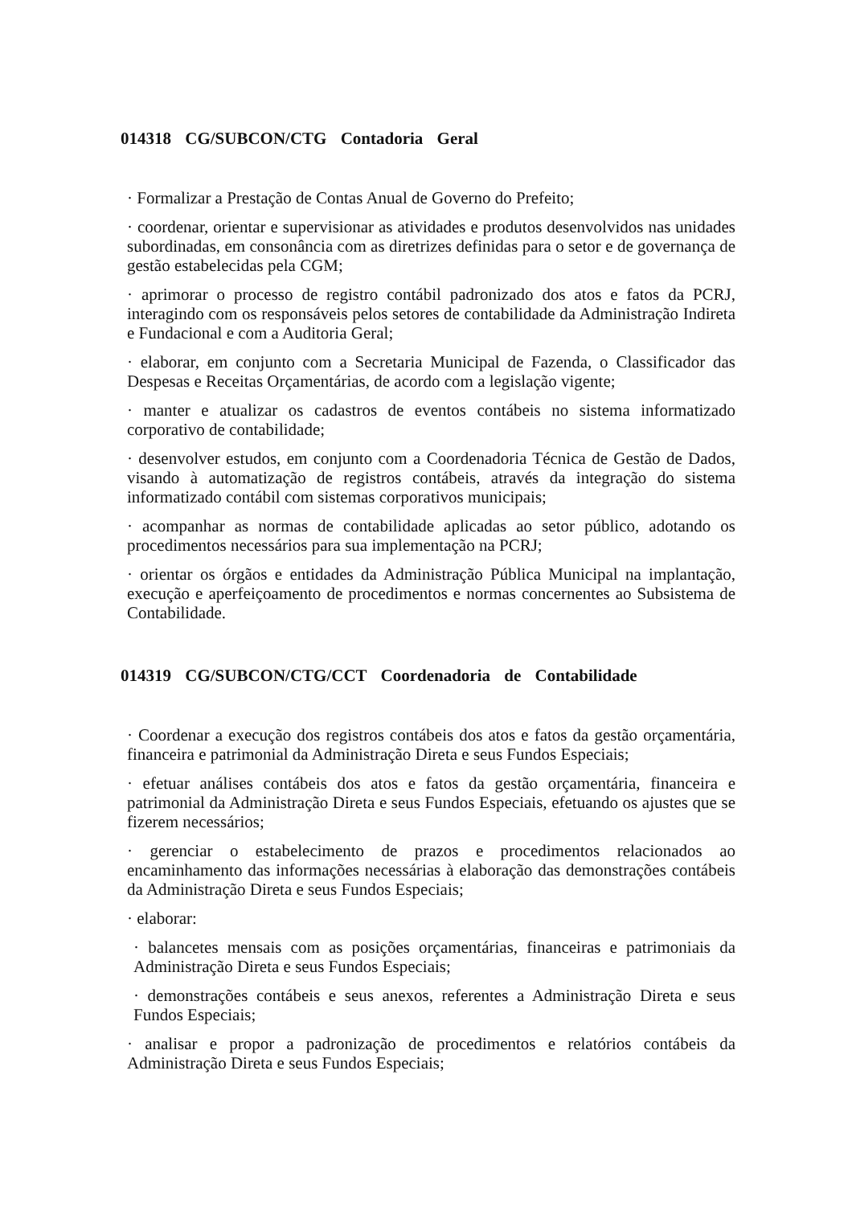014318 CG/SUBCON/CTG Contadoria Geral
· Formalizar a Prestação de Contas Anual de Governo do Prefeito;
· coordenar, orientar e supervisionar as atividades e produtos desenvolvidos nas unidades subordinadas, em consonância com as diretrizes definidas para o setor e de governança de gestão estabelecidas pela CGM;
· aprimorar o processo de registro contábil padronizado dos atos e fatos da PCRJ, interagindo com os responsáveis pelos setores de contabilidade da Administração Indireta e Fundacional e com a Auditoria Geral;
· elaborar, em conjunto com a Secretaria Municipal de Fazenda, o Classificador das Despesas e Receitas Orçamentárias, de acordo com a legislação vigente;
· manter e atualizar os cadastros de eventos contábeis no sistema informatizado corporativo de contabilidade;
· desenvolver estudos, em conjunto com a Coordenadoria Técnica de Gestão de Dados, visando à automatização de registros contábeis, através da integração do sistema informatizado contábil com sistemas corporativos municipais;
· acompanhar as normas de contabilidade aplicadas ao setor público, adotando os procedimentos necessários para sua implementação na PCRJ;
· orientar os órgãos e entidades da Administração Pública Municipal na implantação, execução e aperfeiçoamento de procedimentos e normas concernentes ao Subsistema de Contabilidade.
014319 CG/SUBCON/CTG/CCT Coordenadoria de Contabilidade
· Coordenar a execução dos registros contábeis dos atos e fatos da gestão orçamentária, financeira e patrimonial da Administração Direta e seus Fundos Especiais;
· efetuar análises contábeis dos atos e fatos da gestão orçamentária, financeira e patrimonial da Administração Direta e seus Fundos Especiais, efetuando os ajustes que se fizerem necessários;
· gerenciar o estabelecimento de prazos e procedimentos relacionados ao encaminhamento das informações necessárias à elaboração das demonstrações contábeis da Administração Direta e seus Fundos Especiais;
· elaborar:
· balancetes mensais com as posições orçamentárias, financeiras e patrimoniais da Administração Direta e seus Fundos Especiais;
· demonstrações contábeis e seus anexos, referentes a Administração Direta e seus Fundos Especiais;
· analisar e propor a padronização de procedimentos e relatórios contábeis da Administração Direta e seus Fundos Especiais;